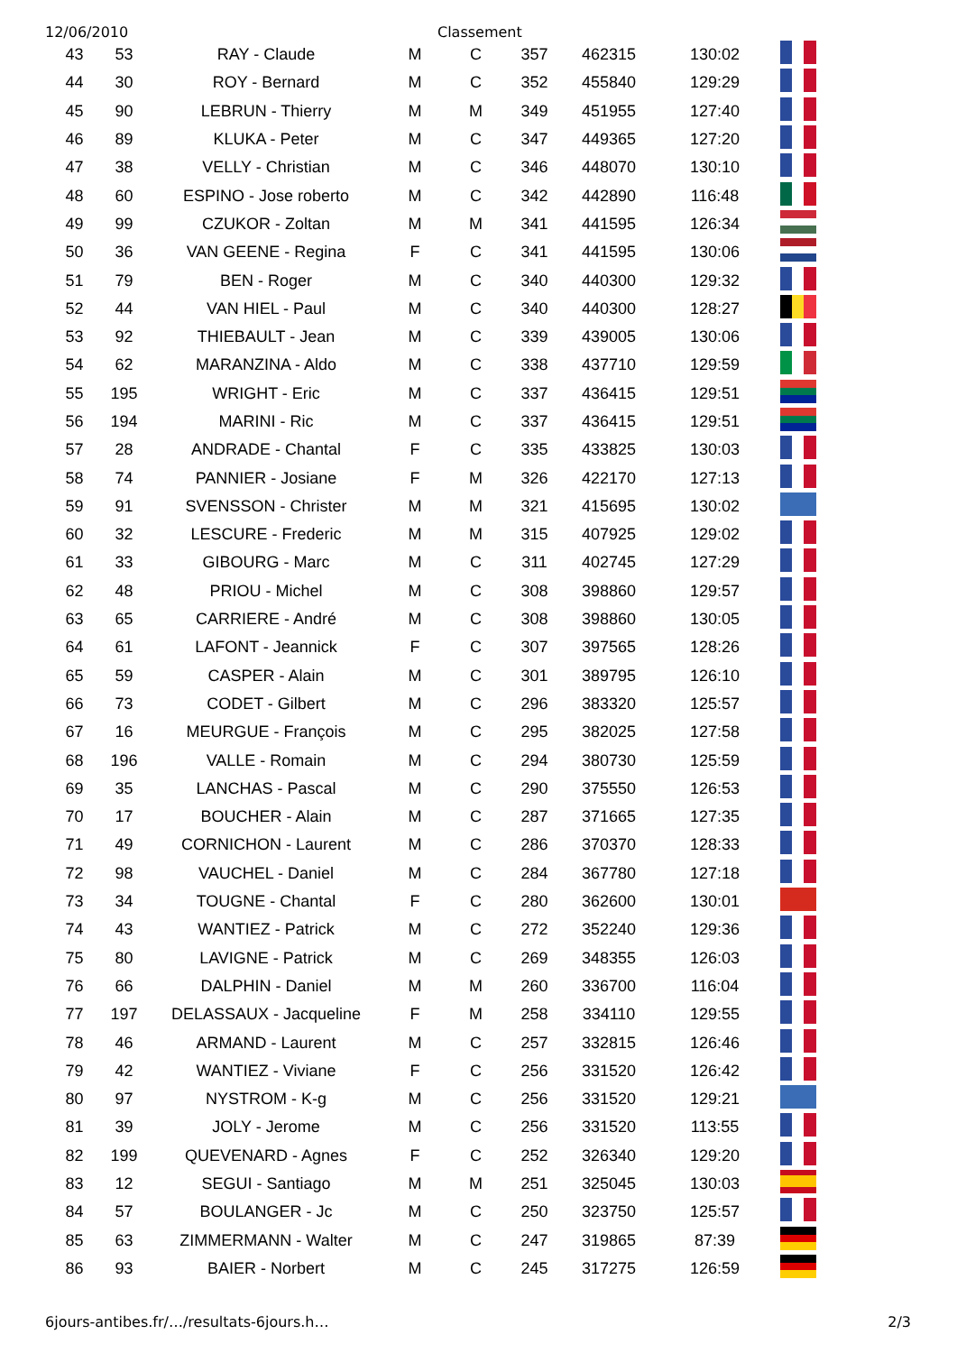12/06/2010 Classement
| 43 | 53 | RAY - Claude | M | C | 357 | 462315 | 130:02 | |
| 44 | 30 | ROY - Bernard | M | C | 352 | 455840 | 129:29 | |
| 45 | 90 | LEBRUN - Thierry | M | M | 349 | 451955 | 127:40 | |
| 46 | 89 | KLUKA - Peter | M | C | 347 | 449365 | 127:20 | |
| 47 | 38 | VELLY - Christian | M | C | 346 | 448070 | 130:10 | |
| 48 | 60 | ESPINO - Jose roberto | M | C | 342 | 442890 | 116:48 | |
| 49 | 99 | CZUKOR - Zoltan | M | M | 341 | 441595 | 126:34 | |
| 50 | 36 | VAN GEENE - Regina | F | C | 341 | 441595 | 130:06 | |
| 51 | 79 | BEN - Roger | M | C | 340 | 440300 | 129:32 | |
| 52 | 44 | VAN HIEL - Paul | M | C | 340 | 440300 | 128:27 | |
| 53 | 92 | THIEBAULT - Jean | M | C | 339 | 439005 | 130:06 | |
| 54 | 62 | MARANZINA - Aldo | M | C | 338 | 437710 | 129:59 | |
| 55 | 195 | WRIGHT - Eric | M | C | 337 | 436415 | 129:51 | |
| 56 | 194 | MARINI - Ric | M | C | 337 | 436415 | 129:51 | |
| 57 | 28 | ANDRADE - Chantal | F | C | 335 | 433825 | 130:03 | |
| 58 | 74 | PANNIER - Josiane | F | M | 326 | 422170 | 127:13 | |
| 59 | 91 | SVENSSON - Christer | M | M | 321 | 415695 | 130:02 | |
| 60 | 32 | LESCURE - Frederic | M | M | 315 | 407925 | 129:02 | |
| 61 | 33 | GIBOURG - Marc | M | C | 311 | 402745 | 127:29 | |
| 62 | 48 | PRIOU - Michel | M | C | 308 | 398860 | 129:57 | |
| 63 | 65 | CARRIERE - André | M | C | 308 | 398860 | 130:05 | |
| 64 | 61 | LAFONT - Jeannick | F | C | 307 | 397565 | 128:26 | |
| 65 | 59 | CASPER - Alain | M | C | 301 | 389795 | 126:10 | |
| 66 | 73 | CODET - Gilbert | M | C | 296 | 383320 | 125:57 | |
| 67 | 16 | MEURGUE - François | M | C | 295 | 382025 | 127:58 | |
| 68 | 196 | VALLE - Romain | M | C | 294 | 380730 | 125:59 | |
| 69 | 35 | LANCHAS - Pascal | M | C | 290 | 375550 | 126:53 | |
| 70 | 17 | BOUCHER - Alain | M | C | 287 | 371665 | 127:35 | |
| 71 | 49 | CORNICHON - Laurent | M | C | 286 | 370370 | 128:33 | |
| 72 | 98 | VAUCHEL - Daniel | M | C | 284 | 367780 | 127:18 | |
| 73 | 34 | TOUGNE - Chantal | F | C | 280 | 362600 | 130:01 | |
| 74 | 43 | WANTIEZ - Patrick | M | C | 272 | 352240 | 129:36 | |
| 75 | 80 | LAVIGNE - Patrick | M | C | 269 | 348355 | 126:03 | |
| 76 | 66 | DALPHIN - Daniel | M | M | 260 | 336700 | 116:04 | |
| 77 | 197 | DELASSAUX - Jacqueline | F | M | 258 | 334110 | 129:55 | |
| 78 | 46 | ARMAND - Laurent | M | C | 257 | 332815 | 126:46 | |
| 79 | 42 | WANTIEZ - Viviane | F | C | 256 | 331520 | 126:42 | |
| 80 | 97 | NYSTROM - K-g | M | C | 256 | 331520 | 129:21 | |
| 81 | 39 | JOLY - Jerome | M | C | 256 | 331520 | 113:55 | |
| 82 | 199 | QUEVENARD - Agnes | F | C | 252 | 326340 | 129:20 | |
| 83 | 12 | SEGUI - Santiago | M | M | 251 | 325045 | 130:03 | |
| 84 | 57 | BOULANGER - Jc | M | C | 250 | 323750 | 125:57 | |
| 85 | 63 | ZIMMERMANN - Walter | M | C | 247 | 319865 | 87:39 | |
| 86 | 93 | BAIER - Norbert | M | C | 245 | 317275 | 126:59 | |
6jours-antibes.fr/…/resultats-6jours.h… 2/3